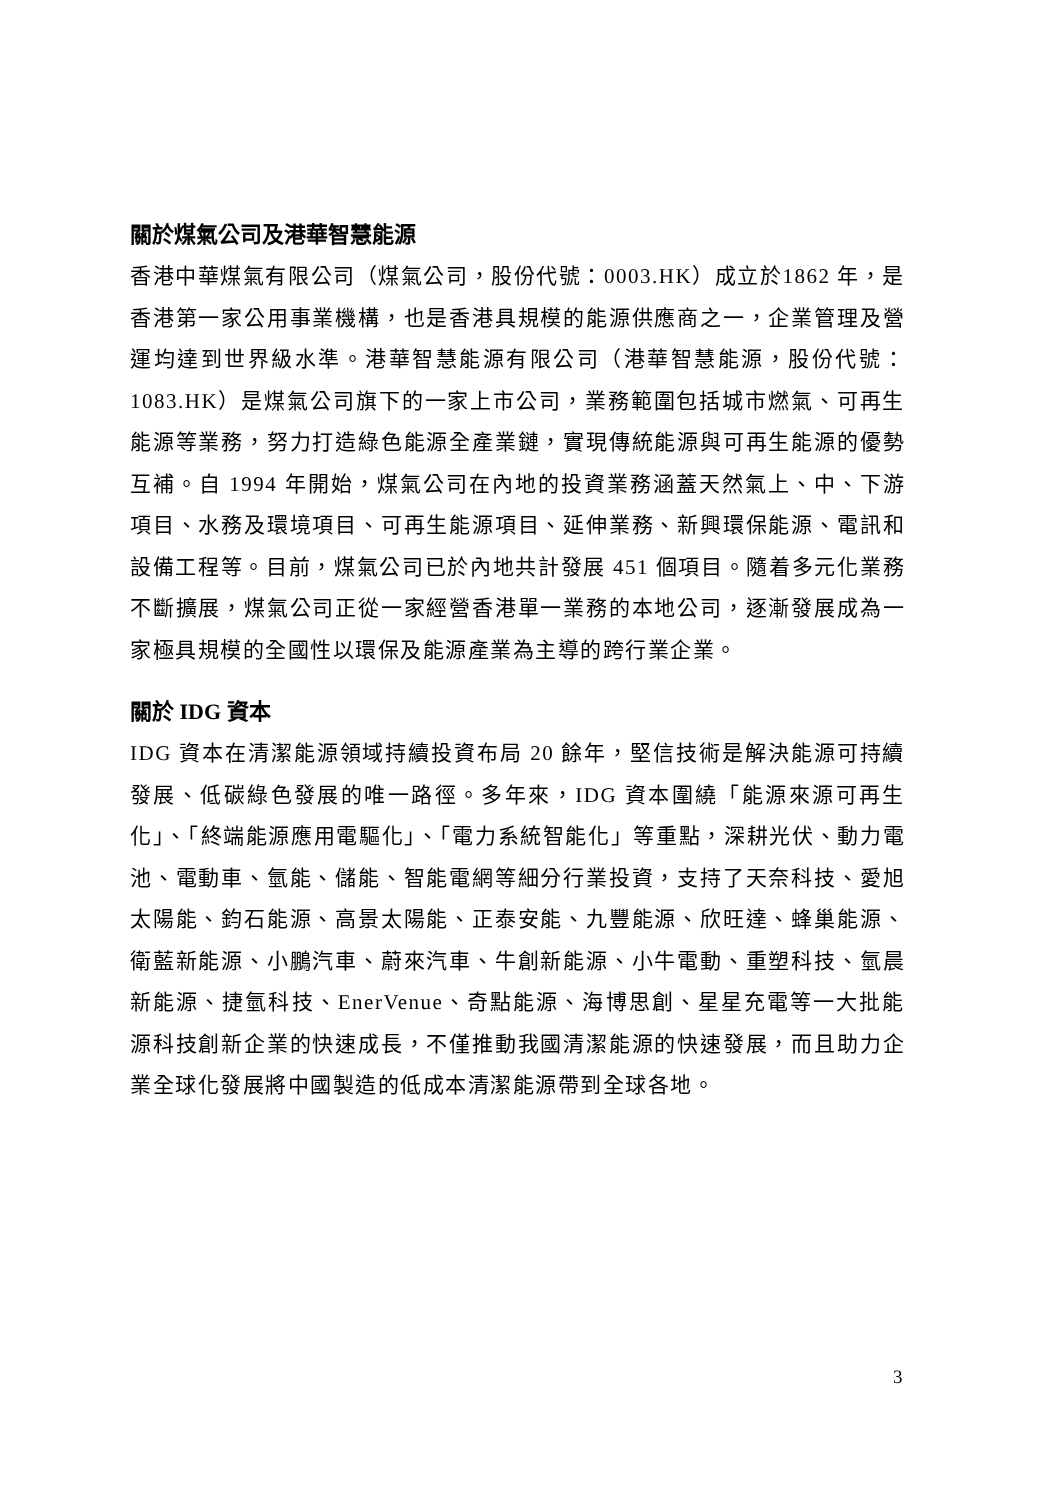關於煤氣公司及港華智慧能源
香港中華煤氣有限公司（煤氣公司，股份代號：0003.HK）成立於1862 年，是香港第一家公用事業機構，也是香港具規模的能源供應商之一，企業管理及營運均達到世界級水準。港華智慧能源有限公司（港華智慧能源，股份代號：1083.HK）是煤氣公司旗下的一家上市公司，業務範圍包括城市燃氣、可再生能源等業務，努力打造綠色能源全產業鏈，實現傳統能源與可再生能源的優勢互補。自 1994 年開始，煤氣公司在內地的投資業務涵蓋天然氣上、中、下游項目、水務及環境項目、可再生能源項目、延伸業務、新興環保能源、電訊和設備工程等。目前，煤氣公司已於內地共計發展 451 個項目。隨着多元化業務不斷擴展，煤氣公司正從一家經營香港單一業務的本地公司，逐漸發展成為一家極具規模的全國性以環保及能源產業為主導的跨行業企業。
關於 IDG 資本
IDG 資本在清潔能源領域持續投資布局 20 餘年，堅信技術是解決能源可持續發展、低碳綠色發展的唯一路徑。多年來，IDG 資本圍繞「能源來源可再生化」、「終端能源應用電驅化」、「電力系統智能化」等重點，深耕光伏、動力電池、電動車、氫能、儲能、智能電網等細分行業投資，支持了天奈科技、愛旭太陽能、鈞石能源、高景太陽能、正泰安能、九豐能源、欣旺達、蜂巢能源、衛藍新能源、小鵬汽車、蔚來汽車、牛創新能源、小牛電動、重塑科技、氫晨新能源、捷氫科技、EnerVenue、奇點能源、海博思創、星星充電等一大批能源科技創新企業的快速成長，不僅推動我國清潔能源的快速發展，而且助力企業全球化發展將中國製造的低成本清潔能源帶到全球各地。
3